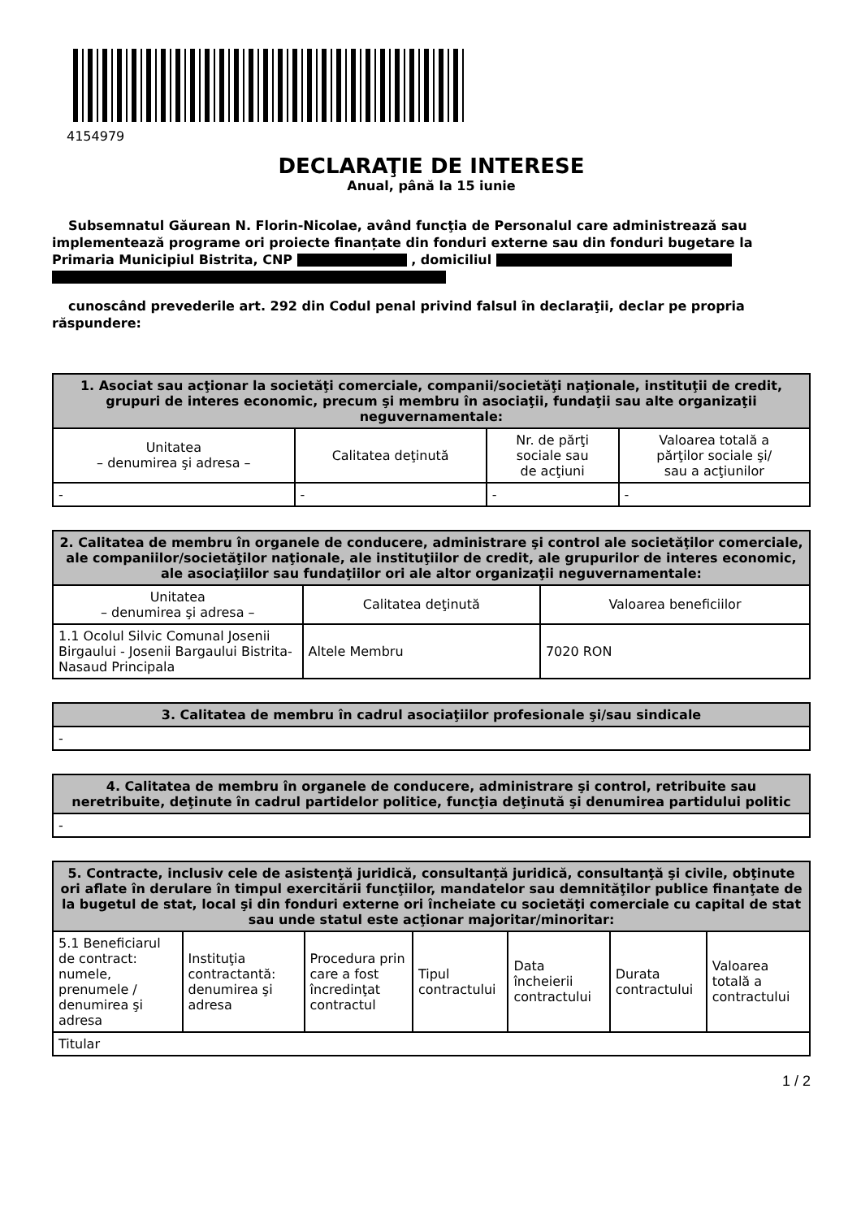4154979
DECLARAŢIE DE INTERESE
Anual, până la 15 iunie
Subsemnatul Găurean N. Florin-Nicolae, având funcţia de Personalul care administrează sau implementează programe ori proiecte finanțate din fonduri externe sau din fonduri bugetare la Primaria Municipiul Bistrita, CNP , domiciliul
cunoscând prevederile art. 292 din Codul penal privind falsul în declaraţii, declar pe propria răspundere:
| 1. Asociat sau acţionar la societăţi comerciale, companii/societăţi naţionale, instituţii de credit, grupuri de interes economic, precum şi membru în asociaţii, fundaţii sau alte organizaţii neguvernamentale: | | | |
| --- | --- | --- | --- |
| Unitatea – denumirea şi adresa – | Calitatea deţinută | Nr. de părţi sociale sau de acţiuni | Valoarea totală a părţilor sociale şi/ sau a acţiunilor |
| - | - | - | - |
| 2. Calitatea de membru în organele de conducere, administrare şi control ale societăţilor comerciale, ale companiilor/societăţilor naţionale, ale instituţiilor de credit, ale grupurilor de interes economic, ale asociaţiilor sau fundaţiilor ori ale altor organizaţii neguvernamentale: | | |
| --- | --- | --- |
| Unitatea – denumirea şi adresa – | Calitatea deţinută | Valoarea beneficiilor |
| 1.1 Ocolul Silvic Comunal Josenii Birgaului - Josenii Bargaului Bistrita-Nasaud Principala | Altele Membru | 7020 RON |
| 3. Calitatea de membru în cadrul asociaţiilor profesionale şi/sau sindicale |
| --- |
| - |
| 4. Calitatea de membru în organele de conducere, administrare şi control, retribuite sau neretribuite, deţinute în cadrul partidelor politice, funcţia deţinută şi denumirea partidului politic |
| --- |
| - |
| 5. Contracte, inclusiv cele de asistenţă juridică, consultanță juridică, consultanţă şi civile, obţinute ori aflate în derulare în timpul exercitării funcţiilor, mandatelor sau demnităţilor publice finanţate de la bugetul de stat, local şi din fonduri externe ori încheiate cu societăţi comerciale cu capital de stat sau unde statul este acţionar majoritar/minoritar: | | | | | | |
| --- | --- | --- | --- | --- | --- | --- |
| 5.1 Beneficiarul de contract: numele, prenumele / denumirea şi adresa | Instituţia contractantă: denumirea şi adresa | Procedura prin care a fost încredinţat contractul | Tipul contractului | Data încheierii contractului | Durata contractului | Valoarea totală a contractului |
| Titular | | | | | | |
1 / 2